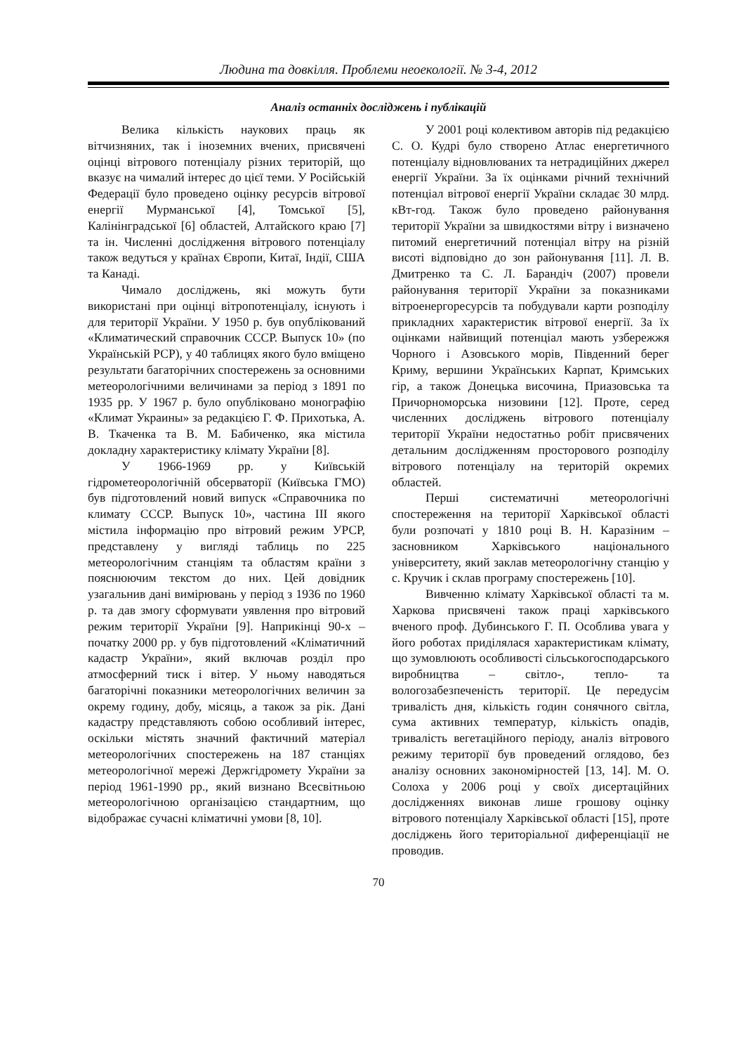Людина та довкілля. Проблеми неоекології. № 3-4, 2012
Аналіз останніх досліджень і публікацій
Велика кількість наукових праць як вітчизняних, так і іноземних вчених, присвячені оцінці вітрового потенціалу різних територій, що вказує на чималий інтерес до цієї теми. У Російській Федерації було проведено оцінку ресурсів вітрової енергії Мурманської [4], Томської [5], Калінінградської [6] областей, Алтайского краю [7] та ін. Численні дослідження вітрового потенціалу також ведуться у країнах Європи, Китаї, Індії, США та Канаді.
Чимало досліджень, які можуть бути використані при оцінці вітропотенціалу, існують і для території України. У 1950 р. був опублікований «Климатический справочник СССР. Выпуск 10» (по Українській РСР), у 40 таблицях якого було вміщено результати багаторічних спостережень за основними метеорологічними величинами за період з 1891 по 1935 рр. У 1967 р. було опубліковано монографію «Климат Украины» за редакцією Г. Ф. Прихотька, А. В. Ткаченка та В. М. Бабиченко, яка містила докладну характеристику клімату України [8].
У 1966-1969 рр. у Київській гідрометеорологічній обсерваторії (Київська ГМО) був підготовлений новий випуск «Справочника по климату СССР. Выпуск 10», частина III якого містила інформацію про вітровий режим УРСР, представлену у вигляді таблиць по 225 метеорологічним станціям та областям країни з пояснюючим текстом до них. Цей довідник узагальнив дані вимірювань у період з 1936 по 1960 р. та дав змогу сформувати уявлення про вітровий режим території України [9]. Наприкінці 90-х – початку 2000 рр. у був підготовлений «Кліматичний кадастр України», який включав розділ про атмосферний тиск і вітер. У ньому наводяться багаторічні показники метеорологічних величин за окрему годину, добу, місяць, а також за рік. Дані кадастру представляють собою особливий інтерес, оскільки містять значний фактичний матеріал метеорологічних спостережень на 187 станціях метеорологічної мережі Держгідромету України за період 1961-1990 рр., який визнано Всесвітньою метеорологічною організацією стандартним, що відображає сучасні кліматичні умови [8, 10].
У 2001 році колективом авторів під редакцією С. О. Кудрі було створено Атлас енергетичного потенціалу відновлюваних та нетрадиційних джерел енергії України. За їх оцінками річний технічний потенціал вітрової енергії України складає 30 млрд. кВт-год. Також було проведено районування території України за швидкостями вітру і визначено питомий енергетичний потенціал вітру на різній висоті відповідно до зон районування [11]. Л. В. Дмитренко та С. Л. Барандіч (2007) провели районування території України за показниками вітроенергоресурсів та побудували карти розподілу прикладних характеристик вітрової енергії. За їх оцінками найвищий потенціал мають узбережжя Чорного і Азовського морів, Південний берег Криму, вершини Українських Карпат, Кримських гір, а також Донецька височина, Приазовська та Причорноморська низовини [12]. Проте, серед численних досліджень вітрового потенціалу території України недостатньо робіт присвячених детальним дослідженням просторового розподілу вітрового потенціалу на територій окремих областей.
Перші систематичні метеорологічні спостереження на території Харківської області були розпочаті у 1810 році В. Н. Каразіним – засновником Харківського національного університету, який заклав метеорологічну станцію у с. Кручик і склав програму спостережень [10].
Вивченню клімату Харківської області та м. Харкова присвячені також праці харківського вченого проф. Дубинського Г. П. Особлива увага у його роботах приділялася характеристикам клімату, що зумовлюють особливості сільськогосподарського виробництва – світло-, тепло- та вологозабезпеченість території. Це передусім тривалість дня, кількість годин сонячного світла, сума активних температур, кількість опадів, тривалість вегетаційного періоду, аналіз вітрового режиму території був проведений оглядово, без аналізу основних закономірностей [13, 14]. М. О. Солоха у 2006 році у своїх дисертаційних дослідженнях виконав лише грошову оцінку вітрового потенціалу Харківської області [15], проте досліджень його територіальної диференціації не проводив.
70